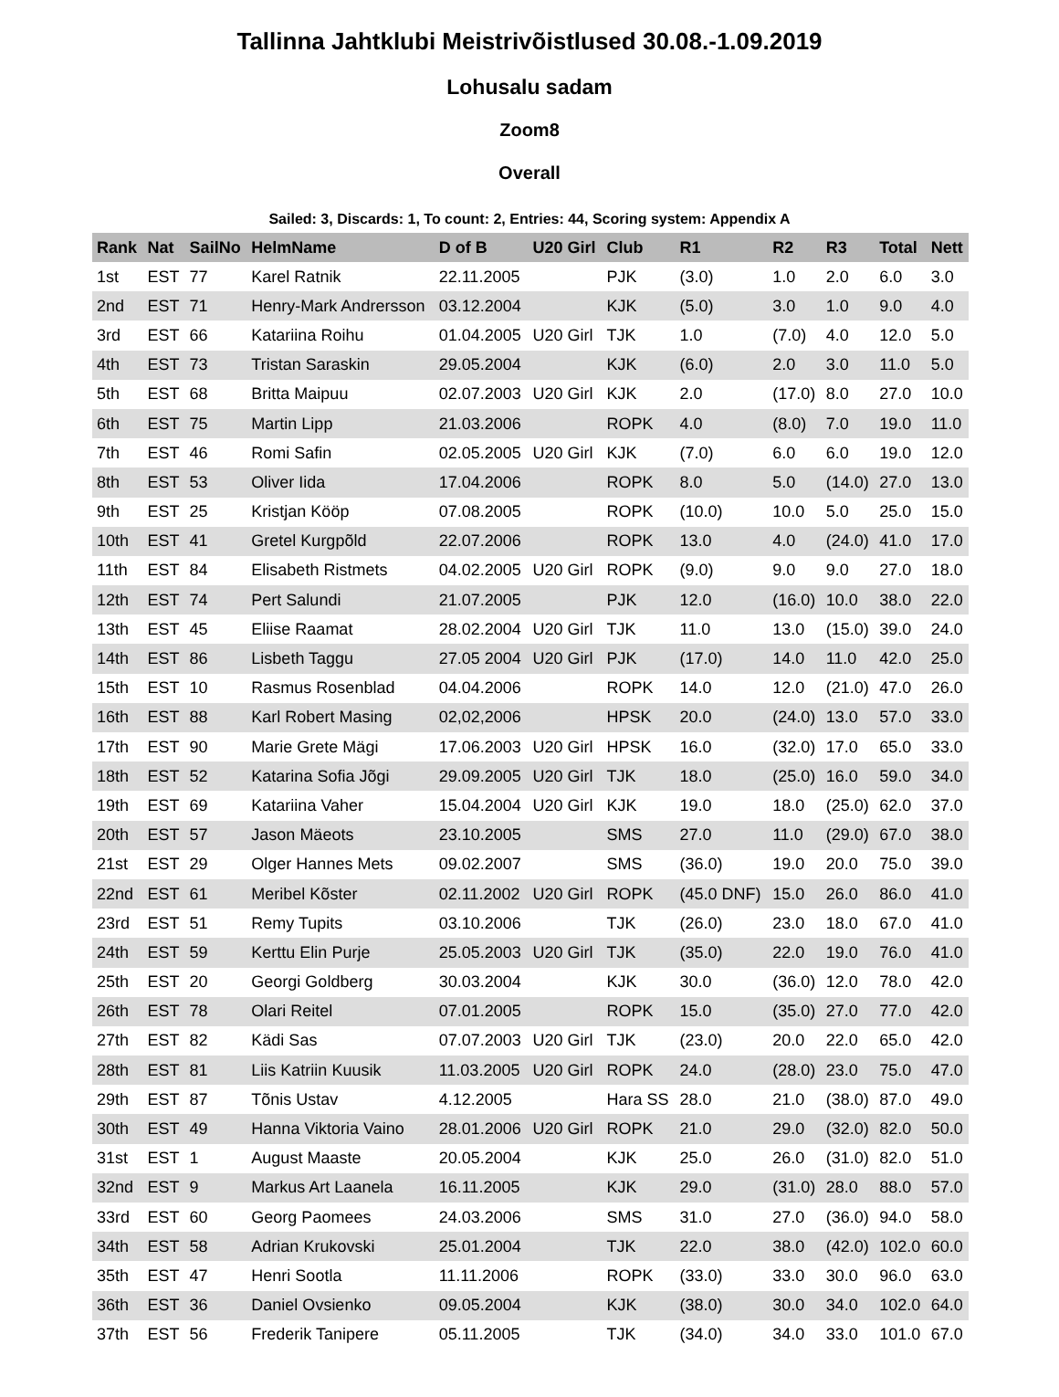Tallinna Jahtklubi Meistrivõistlused 30.08.-1.09.2019
Lohusalu sadam
Zoom8
Overall
Sailed: 3, Discards: 1, To count: 2, Entries: 44, Scoring system: Appendix A
| Rank | Nat | SailNo | HelmName | D of B | U20 Girl | Club | R1 | R2 | R3 | Total | Nett |
| --- | --- | --- | --- | --- | --- | --- | --- | --- | --- | --- | --- |
| 1st | EST | 77 | Karel Ratnik | 22.11.2005 | | PJK | (3.0) | 1.0 | 2.0 | 6.0 | 3.0 |
| 2nd | EST | 71 | Henry-Mark Andrersson | 03.12.2004 | | KJK | (5.0) | 3.0 | 1.0 | 9.0 | 4.0 |
| 3rd | EST | 66 | Katariina Roihu | 01.04.2005 | U20 Girl | TJK | 1.0 | (7.0) | 4.0 | 12.0 | 5.0 |
| 4th | EST | 73 | Tristan Saraskin | 29.05.2004 | | KJK | (6.0) | 2.0 | 3.0 | 11.0 | 5.0 |
| 5th | EST | 68 | Britta Maipuu | 02.07.2003 | U20 Girl | KJK | 2.0 | (17.0) | 8.0 | 27.0 | 10.0 |
| 6th | EST | 75 | Martin Lipp | 21.03.2006 | | ROPK | 4.0 | (8.0) | 7.0 | 19.0 | 11.0 |
| 7th | EST | 46 | Romi Safin | 02.05.2005 | U20 Girl | KJK | (7.0) | 6.0 | 6.0 | 19.0 | 12.0 |
| 8th | EST | 53 | Oliver Iida | 17.04.2006 | | ROPK | 8.0 | 5.0 | (14.0) | 27.0 | 13.0 |
| 9th | EST | 25 | Kristjan Kööp | 07.08.2005 | | ROPK | (10.0) | 10.0 | 5.0 | 25.0 | 15.0 |
| 10th | EST | 41 | Gretel Kurgpõld | 22.07.2006 | | ROPK | 13.0 | 4.0 | (24.0) | 41.0 | 17.0 |
| 11th | EST | 84 | Elisabeth Ristmets | 04.02.2005 | U20 Girl | ROPK | (9.0) | 9.0 | 9.0 | 27.0 | 18.0 |
| 12th | EST | 74 | Pert Salundi | 21.07.2005 | | PJK | 12.0 | (16.0) | 10.0 | 38.0 | 22.0 |
| 13th | EST | 45 | Eliise Raamat | 28.02.2004 | U20 Girl | TJK | 11.0 | 13.0 | (15.0) | 39.0 | 24.0 |
| 14th | EST | 86 | Lisbeth Taggu | 27.05 2004 | U20 Girl | PJK | (17.0) | 14.0 | 11.0 | 42.0 | 25.0 |
| 15th | EST | 10 | Rasmus Rosenblad | 04.04.2006 | | ROPK | 14.0 | 12.0 | (21.0) | 47.0 | 26.0 |
| 16th | EST | 88 | Karl Robert Masing | 02,02,2006 | | HPSK | 20.0 | (24.0) | 13.0 | 57.0 | 33.0 |
| 17th | EST | 90 | Marie Grete Mägi | 17.06.2003 | U20 Girl | HPSK | 16.0 | (32.0) | 17.0 | 65.0 | 33.0 |
| 18th | EST | 52 | Katarina Sofia Jõgi | 29.09.2005 | U20 Girl | TJK | 18.0 | (25.0) | 16.0 | 59.0 | 34.0 |
| 19th | EST | 69 | Katariina Vaher | 15.04.2004 | U20 Girl | KJK | 19.0 | 18.0 | (25.0) | 62.0 | 37.0 |
| 20th | EST | 57 | Jason Mäeots | 23.10.2005 | | SMS | 27.0 | 11.0 | (29.0) | 67.0 | 38.0 |
| 21st | EST | 29 | Olger Hannes Mets | 09.02.2007 | | SMS | (36.0) | 19.0 | 20.0 | 75.0 | 39.0 |
| 22nd | EST | 61 | Meribel Kõster | 02.11.2002 | U20 Girl | ROPK | (45.0 DNF) | 15.0 | 26.0 | 86.0 | 41.0 |
| 23rd | EST | 51 | Remy Tupits | 03.10.2006 | | TJK | (26.0) | 23.0 | 18.0 | 67.0 | 41.0 |
| 24th | EST | 59 | Kerttu Elin Purje | 25.05.2003 | U20 Girl | TJK | (35.0) | 22.0 | 19.0 | 76.0 | 41.0 |
| 25th | EST | 20 | Georgi Goldberg | 30.03.2004 | | KJK | 30.0 | (36.0) | 12.0 | 78.0 | 42.0 |
| 26th | EST | 78 | Olari Reitel | 07.01.2005 | | ROPK | 15.0 | (35.0) | 27.0 | 77.0 | 42.0 |
| 27th | EST | 82 | Kädi Sas | 07.07.2003 | U20 Girl | TJK | (23.0) | 20.0 | 22.0 | 65.0 | 42.0 |
| 28th | EST | 81 | Liis Katriin Kuusik | 11.03.2005 | U20 Girl | ROPK | 24.0 | (28.0) | 23.0 | 75.0 | 47.0 |
| 29th | EST | 87 | Tõnis Ustav | 4.12.2005 | | Hara SS | 28.0 | 21.0 | (38.0) | 87.0 | 49.0 |
| 30th | EST | 49 | Hanna Viktoria Vaino | 28.01.2006 | U20 Girl | ROPK | 21.0 | 29.0 | (32.0) | 82.0 | 50.0 |
| 31st | EST | 1 | August Maaste | 20.05.2004 | | KJK | 25.0 | 26.0 | (31.0) | 82.0 | 51.0 |
| 32nd | EST | 9 | Markus Art Laanela | 16.11.2005 | | KJK | 29.0 | (31.0) | 28.0 | 88.0 | 57.0 |
| 33rd | EST | 60 | Georg Paomees | 24.03.2006 | | SMS | 31.0 | 27.0 | (36.0) | 94.0 | 58.0 |
| 34th | EST | 58 | Adrian Krukovski | 25.01.2004 | | TJK | 22.0 | 38.0 | (42.0) | 102.0 | 60.0 |
| 35th | EST | 47 | Henri Sootla | 11.11.2006 | | ROPK | (33.0) | 33.0 | 30.0 | 96.0 | 63.0 |
| 36th | EST | 36 | Daniel Ovsienko | 09.05.2004 | | KJK | (38.0) | 30.0 | 34.0 | 102.0 | 64.0 |
| 37th | EST | 56 | Frederik Tanipere | 05.11.2005 | | TJK | (34.0) | 34.0 | 33.0 | 101.0 | 67.0 |